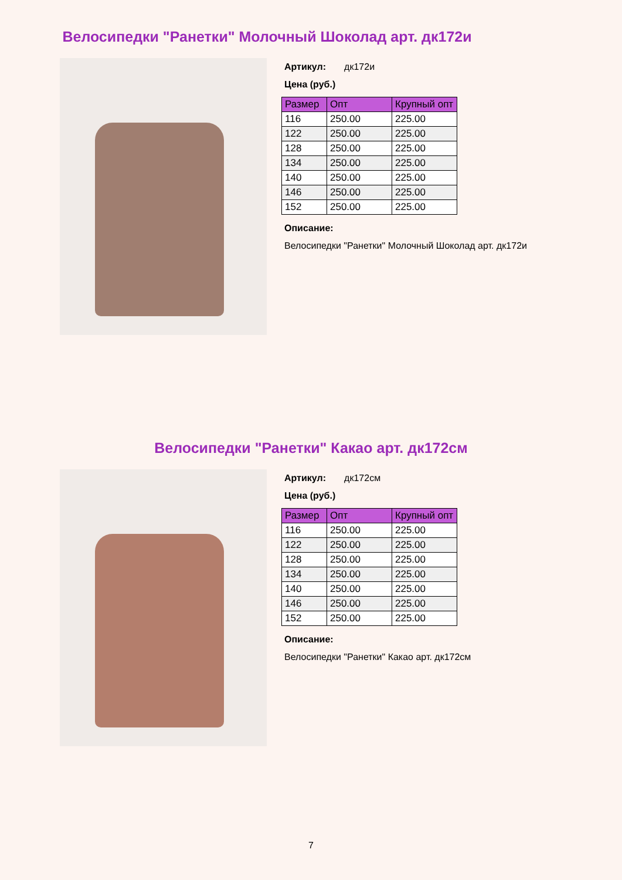Велосипедки "Ранетки" Молочный Шоколад арт. дк172и
Артикул: дк172и
Цена (руб.)
| Размер | Опт | Крупный опт |
| --- | --- | --- |
| 116 | 250.00 | 225.00 |
| 122 | 250.00 | 225.00 |
| 128 | 250.00 | 225.00 |
| 134 | 250.00 | 225.00 |
| 140 | 250.00 | 225.00 |
| 146 | 250.00 | 225.00 |
| 152 | 250.00 | 225.00 |
Описание:
Велосипедки "Ранетки" Молочный Шоколад арт. дк172и
Велосипедки "Ранетки" Какао арт. дк172см
Артикул: дк172см
Цена (руб.)
| Размер | Опт | Крупный опт |
| --- | --- | --- |
| 116 | 250.00 | 225.00 |
| 122 | 250.00 | 225.00 |
| 128 | 250.00 | 225.00 |
| 134 | 250.00 | 225.00 |
| 140 | 250.00 | 225.00 |
| 146 | 250.00 | 225.00 |
| 152 | 250.00 | 225.00 |
Описание:
Велосипедки "Ранетки" Какао арт. дк172см
7